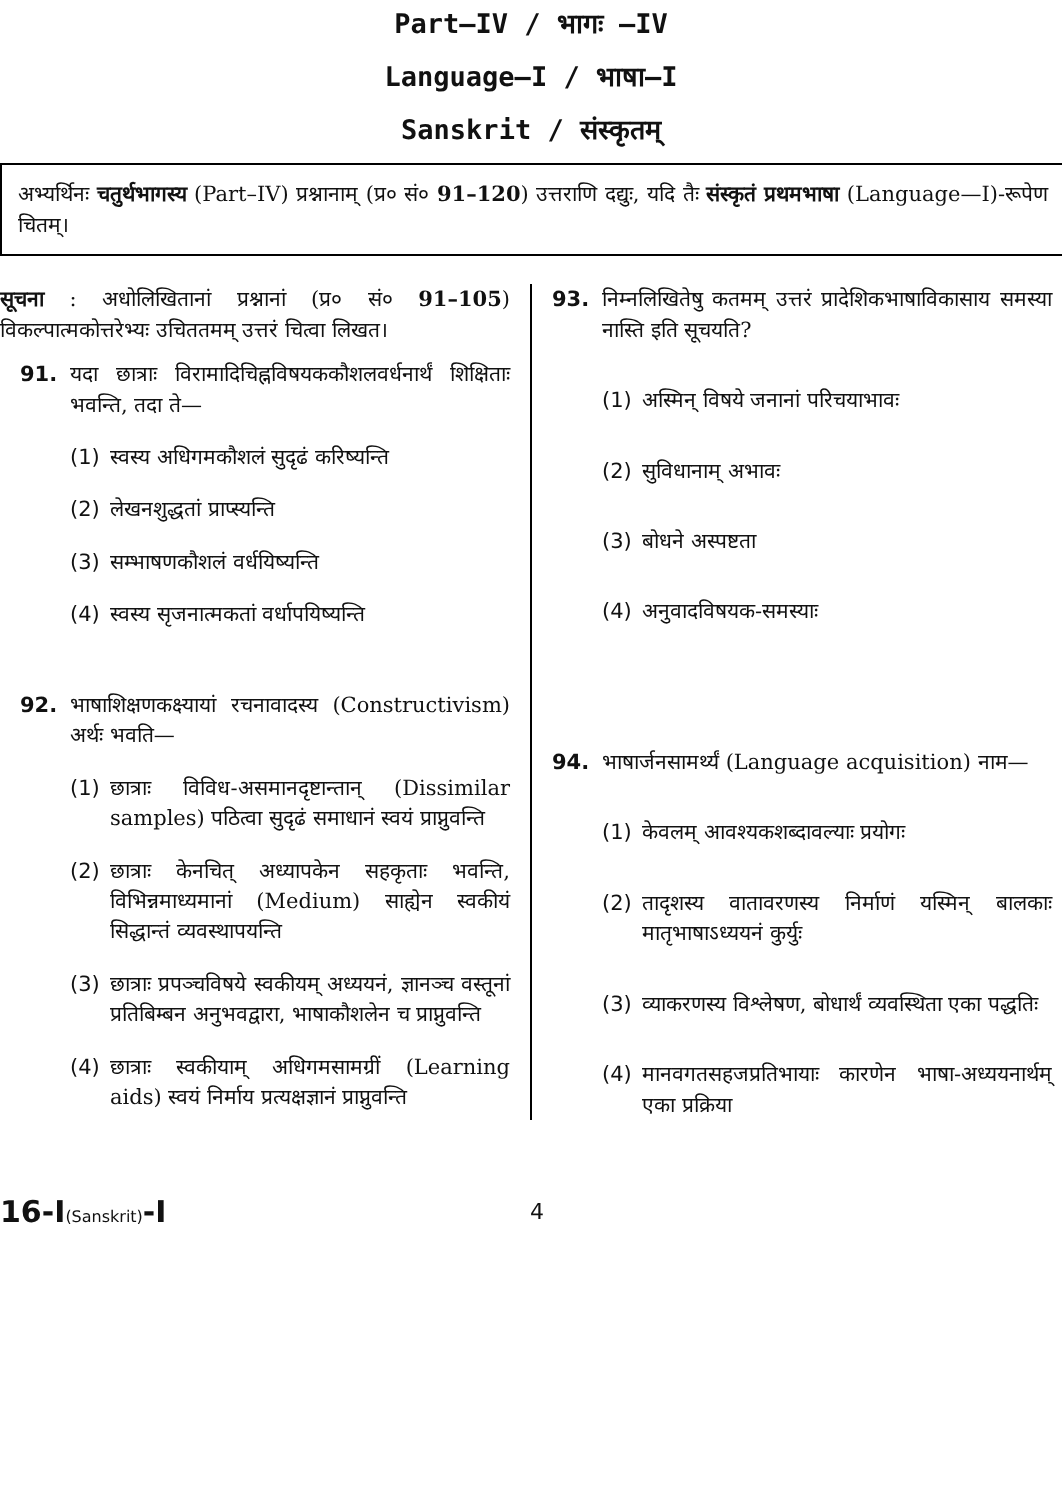Part—IV / भागः —IV
Language—I / भाषा—I
Sanskrit / संस्कृतम्
अभ्यर्थिनः चतुर्थभागस्य (Part–IV) प्रश्नानाम् (प्र० सं० 91–120) उत्तराणि दद्युः, यदि तैः संस्कृतं प्रथमभाषा (Language—I)-रूपेण चितम्।
सूचना : अधोलिखितानां प्रश्नानां (प्र० सं० 91–105) विकल्पात्मकोत्तरेभ्यः उचिततमम् उत्तरं चित्वा लिखत।
91. यदा छात्राः विरामादिचिह्नविषयककौशलवर्धनार्थं शिक्षिताः भवन्ति, तदा ते—
(1) स्वस्य अधिगमकौशलं सुदृढं करिष्यन्ति
(2) लेखनशुद्धतां प्राप्स्यन्ति
(3) सम्भाषणकौशलं वर्धयिष्यन्ति
(4) स्वस्य सृजनात्मकतां वर्धापयिष्यन्ति
92. भाषाशिक्षणकक्ष्यायां रचनावादस्य (Constructivism) अर्थः भवति—
(1) छात्राः विविध-असमानदृष्टान्तान् (Dissimilar samples) पठित्वा सुदृढं समाधानं स्वयं प्राप्नुवन्ति
(2) छात्राः केनचित् अध्यापकेन सहकृताः भवन्ति, विभिन्नमाध्यमानां (Medium) साह्येन स्वकीयं सिद्धान्तं व्यवस्थापयन्ति
(3) छात्राः प्रपञ्चविषये स्वकीयम् अध्ययनं, ज्ञानञ्च वस्तूनां प्रतिबिम्बन अनुभवद्वारा, भाषाकौशलेन च प्राप्नुवन्ति
(4) छात्राः स्वकीयाम् अधिगमसामग्रीं (Learning aids) स्वयं निर्माय प्रत्यक्षज्ञानं प्राप्नुवन्ति
93. निम्नलिखितेषु कतमम् उत्तरं प्रादेशिकभाषाविकासाय समस्या नास्ति इति सूचयति?
(1) अस्मिन् विषये जनानां परिचयाभावः
(2) सुविधानाम् अभावः
(3) बोधने अस्पष्टता
(4) अनुवादविषयक-समस्याः
94. भाषार्जनसामर्थ्यं (Language acquisition) नाम—
(1) केवलम् आवश्यकशब्दावल्याः प्रयोगः
(2) तादृशस्य वातावरणस्य निर्माणं यस्मिन् बालकाः मातृभाषाऽध्ययनं कुर्युः
(3) व्याकरणस्य विश्लेषण, बोधार्थं व्यवस्थिता एका पद्धतिः
(4) मानवगतसहजप्रतिभायाः कारणेन भाषा-अध्ययनार्थम् एका प्रक्रिया
16-I(Sanskrit)-I 4